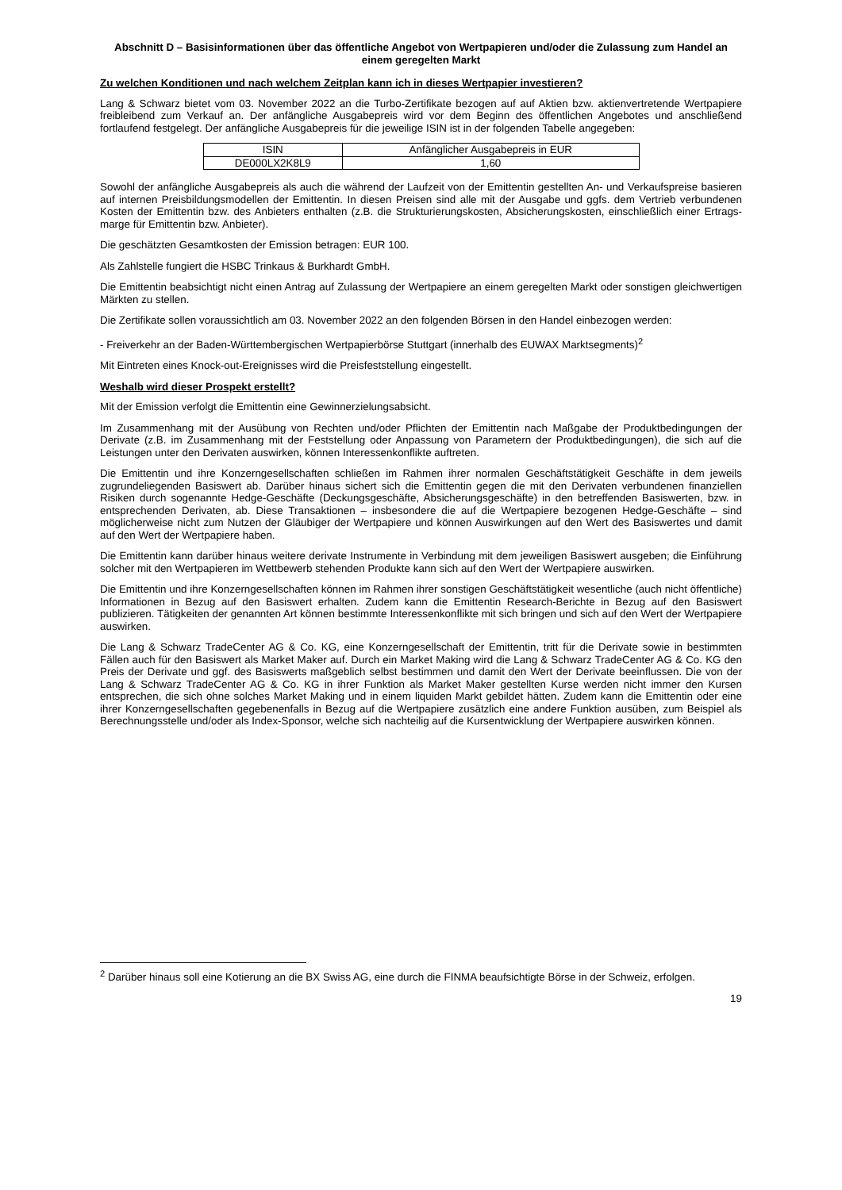Abschnitt D – Basisinformationen über das öffentliche Angebot von Wertpapieren und/oder die Zulassung zum Handel an einem geregelten Markt
Zu welchen Konditionen und nach welchem Zeitplan kann ich in dieses Wertpapier investieren?
Lang & Schwarz bietet vom 03. November 2022 an die Turbo-Zertifikate bezogen auf auf Aktien bzw. aktienvertretende Wertpapiere freibleibend zum Verkauf an. Der anfängliche Ausgabepreis wird vor dem Beginn des öffentlichen Angebotes und anschließend fortlaufend festgelegt. Der anfängliche Ausgabepreis für die jeweilige ISIN ist in der folgenden Tabelle angegeben:
| ISIN | Anfänglicher Ausgabepreis in EUR |
| DE000LX2K8L9 | 1,60 |
Sowohl der anfängliche Ausgabepreis als auch die während der Laufzeit von der Emittentin gestellten An- und Verkaufspreise basieren auf internen Preisbildungsmodellen der Emittentin. In diesen Preisen sind alle mit der Ausgabe und ggfs. dem Vertrieb verbundenen Kosten der Emittentin bzw. des Anbieters enthalten (z.B. die Strukturierungskosten, Absicherungskosten, einschließlich einer Ertrags-marge für Emittentin bzw. Anbieter).
Die geschätzten Gesamtkosten der Emission betragen: EUR 100.
Als Zahlstelle fungiert die HSBC Trinkaus & Burkhardt GmbH.
Die Emittentin beabsichtigt nicht einen Antrag auf Zulassung der Wertpapiere an einem geregelten Markt oder sonstigen gleichwertigen Märkten zu stellen.
Die Zertifikate sollen voraussichtlich am 03. November 2022 an den folgenden Börsen in den Handel einbezogen werden:
- Freiverkehr an der Baden-Württembergischen Wertpapierbörse Stuttgart (innerhalb des EUWAX Marktsegments)<sup>2</sup>
Mit Eintreten eines Knock-out-Ereignisses wird die Preisfeststellung eingestellt.
Weshalb wird dieser Prospekt erstellt?
Mit der Emission verfolgt die Emittentin eine Gewinnerzielungsabsicht.
Im Zusammenhang mit der Ausübung von Rechten und/oder Pflichten der Emittentin nach Maßgabe der Produktbedingungen der Derivate (z.B. im Zusammenhang mit der Feststellung oder Anpassung von Parametern der Produktbedingungen), die sich auf die Leistungen unter den Derivaten auswirken, können Interessenkonflikte auftreten.
Die Emittentin und ihre Konzerngesellschaften schließen im Rahmen ihrer normalen Geschäftstätigkeit Geschäfte in dem jeweils zugrundeliegenden Basiswert ab. Darüber hinaus sichert sich die Emittentin gegen die mit den Derivaten verbundenen finanziellen Risiken durch sogenannte Hedge-Geschäfte (Deckungsgeschäfte, Absicherungsgeschäfte) in den betreffenden Basiswerten, bzw. in entsprechenden Derivaten, ab. Diese Transaktionen – insbesondere die auf die Wertpapiere bezogenen Hedge-Geschäfte – sind möglicherweise nicht zum Nutzen der Gläubiger der Wertpapiere und können Auswirkungen auf den Wert des Basiswertes und damit auf den Wert der Wertpapiere haben.
Die Emittentin kann darüber hinaus weitere derivate Instrumente in Verbindung mit dem jeweiligen Basiswert ausgeben; die Einführung solcher mit den Wertpapieren im Wettbewerb stehenden Produkte kann sich auf den Wert der Wertpapiere auswirken.
Die Emittentin und ihre Konzerngesellschaften können im Rahmen ihrer sonstigen Geschäftstätigkeit wesentliche (auch nicht öffentliche) Informationen in Bezug auf den Basiswert erhalten. Zudem kann die Emittentin Research-Berichte in Bezug auf den Basiswert publizieren. Tätigkeiten der genannten Art können bestimmte Interessenkonflikte mit sich bringen und sich auf den Wert der Wertpapiere auswirken.
Die Lang & Schwarz TradeCenter AG & Co. KG, eine Konzerngesellschaft der Emittentin, tritt für die Derivate sowie in bestimmten Fällen auch für den Basiswert als Market Maker auf. Durch ein Market Making wird die Lang & Schwarz TradeCenter AG & Co. KG den Preis der Derivate und ggf. des Basiswerts maßgeblich selbst bestimmen und damit den Wert der Derivate beeinflussen. Die von der Lang & Schwarz TradeCenter AG & Co. KG in ihrer Funktion als Market Maker gestellten Kurse werden nicht immer den Kursen entsprechen, die sich ohne solches Market Making und in einem liquiden Markt gebildet hätten. Zudem kann die Emittentin oder eine ihrer Konzerngesellschaften gegebenenfalls in Bezug auf die Wertpapiere zusätzlich eine andere Funktion ausüben, zum Beispiel als Berechnungsstelle und/oder als Index-Sponsor, welche sich nachteilig auf die Kursentwicklung der Wertpapiere auswirken können.
<sup>2</sup> Darüber hinaus soll eine Kotierung an die BX Swiss AG, eine durch die FINMA beaufsichtigte Börse in der Schweiz, erfolgen.
19